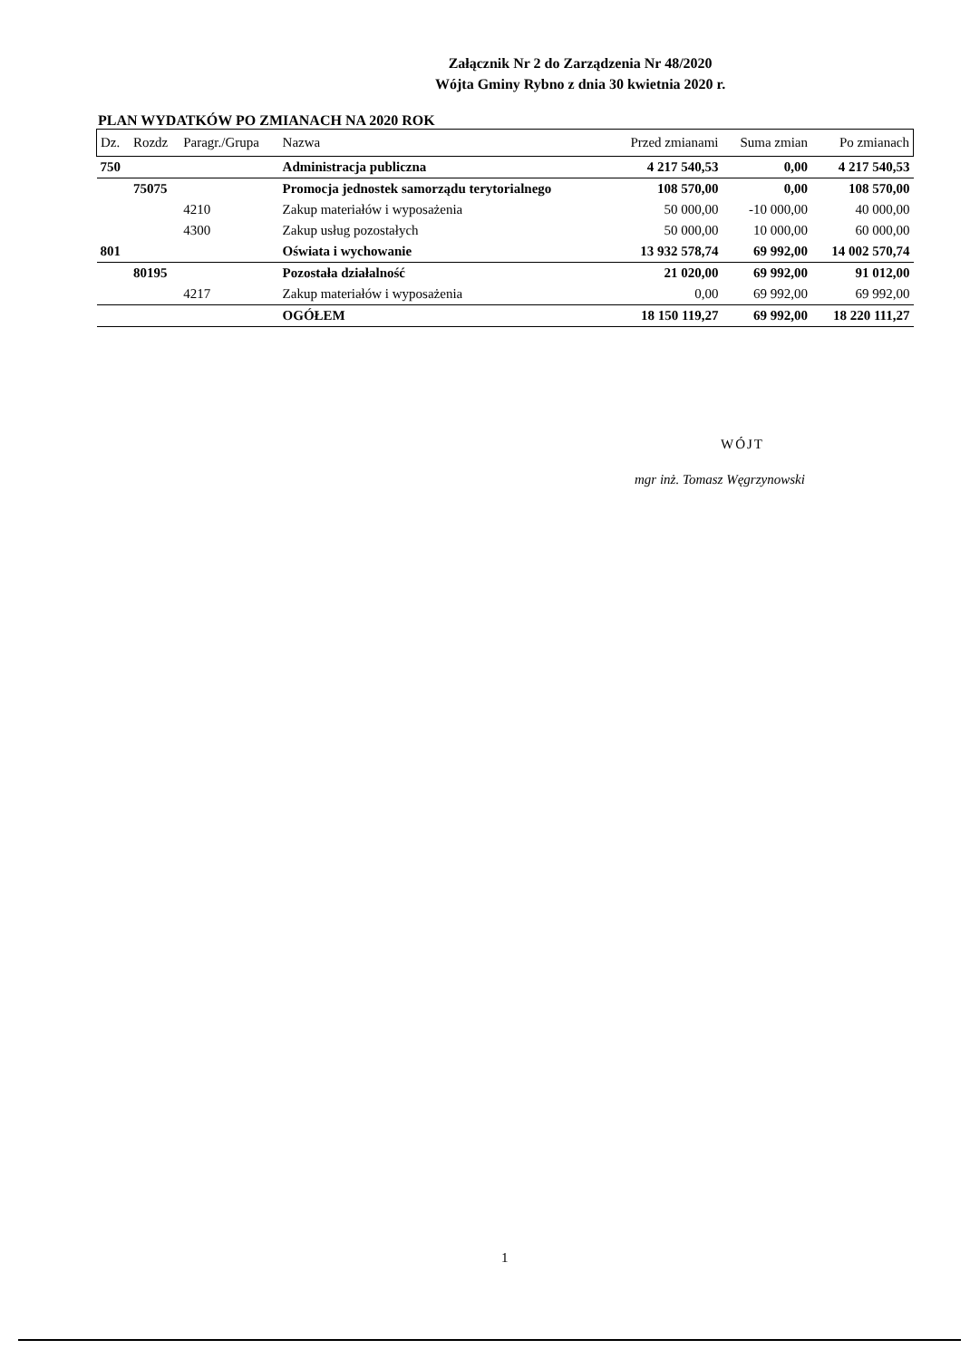Załącznik Nr 2 do Zarządzenia Nr 48/2020
Wójta Gminy Rybno z dnia 30 kwietnia 2020 r.
PLAN WYDATKÓW PO ZMIANACH NA 2020 ROK
| Dz. | Rozdz | Paragr./Grupa | Nazwa | Przed zmianami | Suma zmian | Po zmianach |
| --- | --- | --- | --- | --- | --- | --- |
| 750 | | | Administracja publiczna | 4 217 540,53 | 0,00 | 4 217 540,53 |
| | 75075 | | Promocja jednostek samorządu terytorialnego | 108 570,00 | 0,00 | 108 570,00 |
| | | 4210 | Zakup materiałów i wyposażenia | 50 000,00 | -10 000,00 | 40 000,00 |
| | | 4300 | Zakup usług pozostałych | 50 000,00 | 10 000,00 | 60 000,00 |
| 801 | | | Oświata i wychowanie | 13 932 578,74 | 69 992,00 | 14 002 570,74 |
| | 80195 | | Pozostała działalność | 21 020,00 | 69 992,00 | 91 012,00 |
| | | 4217 | Zakup materiałów i wyposażenia | 0,00 | 69 992,00 | 69 992,00 |
| | | | OGÓŁEM | 18 150 119,27 | 69 992,00 | 18 220 111,27 |
WÓJT
mgr inż. Tomasz Węgrzynowski
1